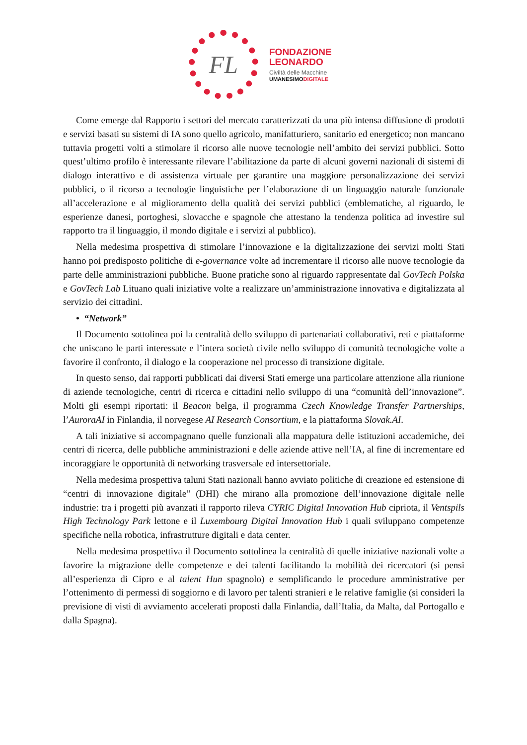FL
FONDAZIONE
LEONARDO
Civiltà delle Macchine
UMANESIMODIGITALE
Come emerge dal Rapporto i settori del mercato caratterizzati da una più intensa diffusione di prodotti e servizi basati su sistemi di IA sono quello agricolo, manifatturiero, sanitario ed energetico; non mancano tuttavia progetti volti a stimolare il ricorso alle nuove tecnologie nell’ambito dei servizi pubblici. Sotto quest’ultimo profilo è interessante rilevare l’abilitazione da parte di alcuni governi nazionali di sistemi di dialogo interattivo e di assistenza virtuale per garantire una maggiore personalizzazione dei servizi pubblici, o il ricorso a tecnologie linguistiche per l’elaborazione di un linguaggio naturale funzionale all’accelerazione e al miglioramento della qualità dei servizi pubblici (emblematiche, al riguardo, le esperienze danesi, portoghesi, slovacche e spagnole che attestano la tendenza politica ad investire sul rapporto tra il linguaggio, il mondo digitale e i servizi al pubblico).
Nella medesima prospettiva di stimolare l’innovazione e la digitalizzazione dei servizi molti Stati hanno poi predisposto politiche di e-governance volte ad incrementare il ricorso alle nuove tecnologie da parte delle amministrazioni pubbliche. Buone pratiche sono al riguardo rappresentate dal GovTech Polska e GovTech Lab Lituano quali iniziative volte a realizzare un’amministrazione innovativa e digitalizzata al servizio dei cittadini.
• “Network”
Il Documento sottolinea poi la centralità dello sviluppo di partenariati collaborativi, reti e piattaforme che uniscano le parti interessate e l’intera società civile nello sviluppo di comunità tecnologiche volte a favorire il confronto, il dialogo e la cooperazione nel processo di transizione digitale.
In questo senso, dai rapporti pubblicati dai diversi Stati emerge una particolare attenzione alla riunione di aziende tecnologiche, centri di ricerca e cittadini nello sviluppo di una “comunità dell’innovazione”. Molti gli esempi riportati: il Beacon belga, il programma Czech Knowledge Transfer Partnerships, l’AuroraAI in Finlandia, il norvegese AI Research Consortium, e la piattaforma Slovak.AI.
A tali iniziative si accompagnano quelle funzionali alla mappatura delle istituzioni accademiche, dei centri di ricerca, delle pubbliche amministrazioni e delle aziende attive nell’IA, al fine di incrementare ed incoraggiare le opportunità di networking trasversale ed intersettoriale.
Nella medesima prospettiva taluni Stati nazionali hanno avviato politiche di creazione ed estensione di “centri di innovazione digitale” (DHI) che mirano alla promozione dell’innovazione digitale nelle industrie: tra i progetti più avanzati il rapporto rileva CYRIC Digital Innovation Hub cipriota, il Ventspils High Technology Park lettone e il Luxembourg Digital Innovation Hub i quali sviluppano competenze specifiche nella robotica, infrastrutture digitali e data center.
Nella medesima prospettiva il Documento sottolinea la centralità di quelle iniziative nazionali volte a favorire la migrazione delle competenze e dei talenti facilitando la mobilità dei ricercatori (si pensi all’esperienza di Cipro e al talent Hun spagnolo) e semplificando le procedure amministrative per l’ottenimento di permessi di soggiorno e di lavoro per talenti stranieri e le relative famiglie (si consideri la previsione di visti di avviamento accelerati proposti dalla Finlandia, dall’Italia, da Malta, dal Portogallo e dalla Spagna).